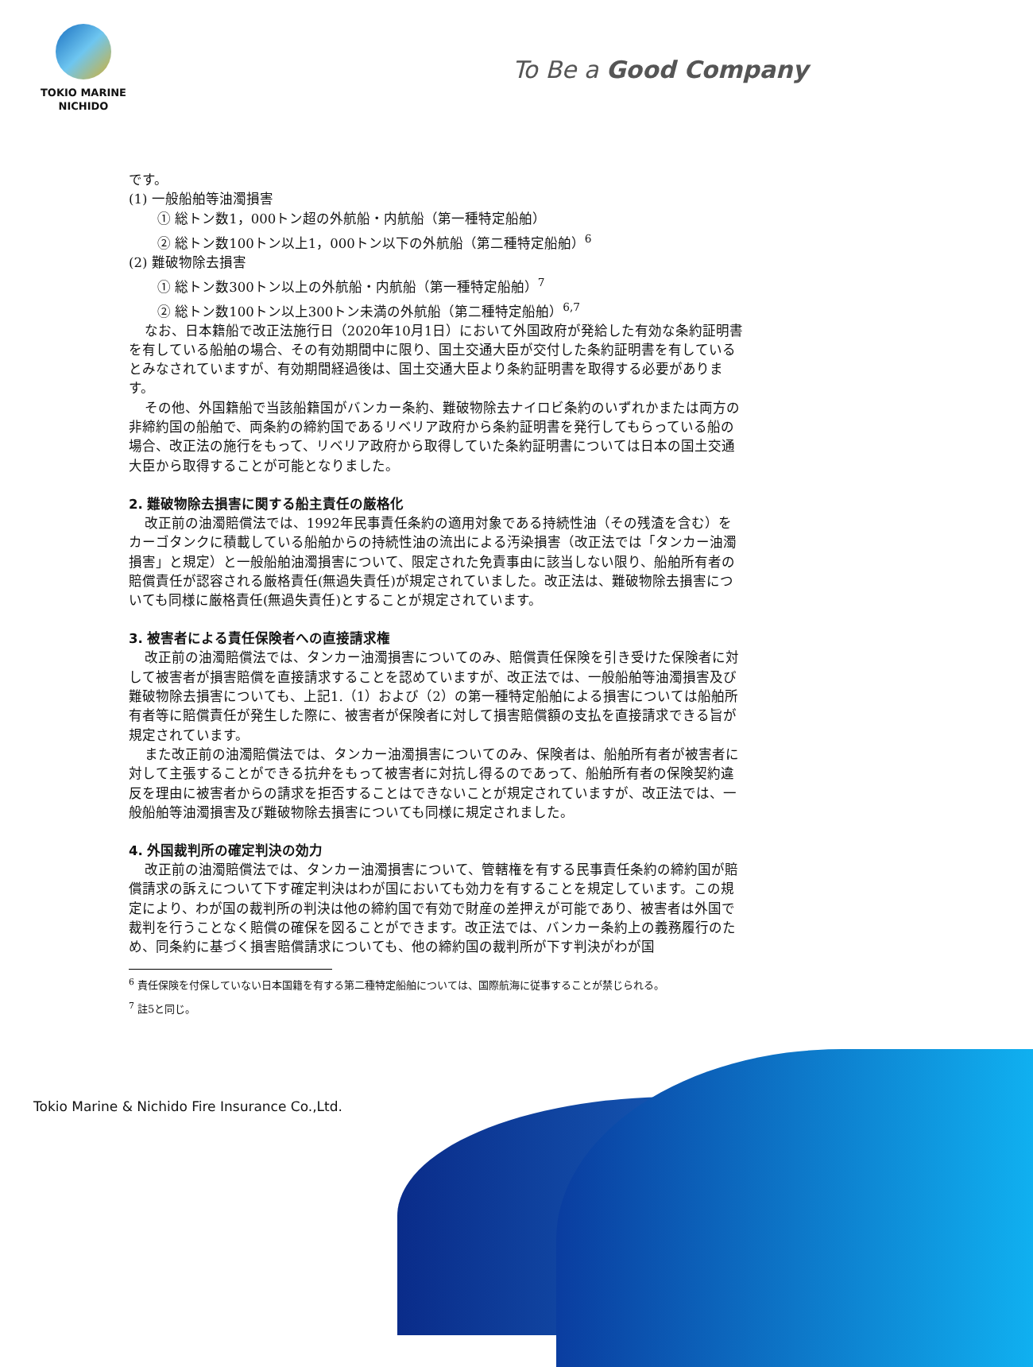TOKIO MARINE
NICHIDO
To Be a Good Company
です。
(1) 一般船舶等油濁損害
① 総トン数1，000トン超の外航船・内航船（第一種特定船舶）
② 総トン数100トン以上1，000トン以下の外航船（第二種特定船舶）<sup>6</sup>
(2) 難破物除去損害
① 総トン数300トン以上の外航船・内航船（第一種特定船舶）<sup>7</sup>
② 総トン数100トン以上300トン未満の外航船（第二種特定船舶）<sup>6,7</sup>
なお、日本籍船で改正法施行日（2020年10月1日）において外国政府が発給した有効な条約証明書を有している船舶の場合、その有効期間中に限り、国土交通大臣が交付した条約証明書を有しているとみなされていますが、有効期間経過後は、国土交通大臣より条約証明書を取得する必要があります。
その他、外国籍船で当該船籍国がバンカー条約、難破物除去ナイロビ条約のいずれかまたは両方の非締約国の船舶で、両条約の締約国であるリベリア政府から条約証明書を発行してもらっている船の場合、改正法の施行をもって、リベリア政府から取得していた条約証明書については日本の国土交通大臣から取得することが可能となりました。
2. 難破物除去損害に関する船主責任の厳格化
改正前の油濁賠償法では、1992年民事責任条約の適用対象である持続性油（その残渣を含む）をカーゴタンクに積載している船舶からの持続性油の流出による汚染損害（改正法では「タンカー油濁損害」と規定）と一般船舶油濁損害について、限定された免責事由に該当しない限り、船舶所有者の賠償責任が認容される厳格責任(無過失責任)が規定されていました。改正法は、難破物除去損害についても同様に厳格責任(無過失責任)とすることが規定されています。
3. 被害者による責任保険者への直接請求権
改正前の油濁賠償法では、タンカー油濁損害についてのみ、賠償責任保険を引き受けた保険者に対して被害者が損害賠償を直接請求することを認めていますが、改正法では、一般船舶等油濁損害及び難破物除去損害についても、上記1.（1）および（2）の第一種特定船舶による損害については船舶所有者等に賠償責任が発生した際に、被害者が保険者に対して損害賠償額の支払を直接請求できる旨が規定されています。
また改正前の油濁賠償法では、タンカー油濁損害についてのみ、保険者は、船舶所有者が被害者に対して主張することができる抗弁をもって被害者に対抗し得るのであって、船舶所有者の保険契約違反を理由に被害者からの請求を拒否することはできないことが規定されていますが、改正法では、一般船舶等油濁損害及び難破物除去損害についても同様に規定されました。
4. 外国裁判所の確定判決の効力
改正前の油濁賠償法では、タンカー油濁損害について、管轄権を有する民事責任条約の締約国が賠償請求の訴えについて下す確定判決はわが国においても効力を有することを規定しています。この規定により、わが国の裁判所の判決は他の締約国で有効で財産の差押えが可能であり、被害者は外国で裁判を行うことなく賠償の確保を図ることができます。改正法では、バンカー条約上の義務履行のため、同条約に基づく損害賠償請求についても、他の締約国の裁判所が下す判決がわが国
<sup>6</sup> 責任保険を付保していない日本国籍を有する第二種特定船舶については、国際航海に従事することが禁じられる。
<sup>7</sup> 註5と同じ。
Tokio Marine & Nichido Fire Insurance Co.,Ltd.